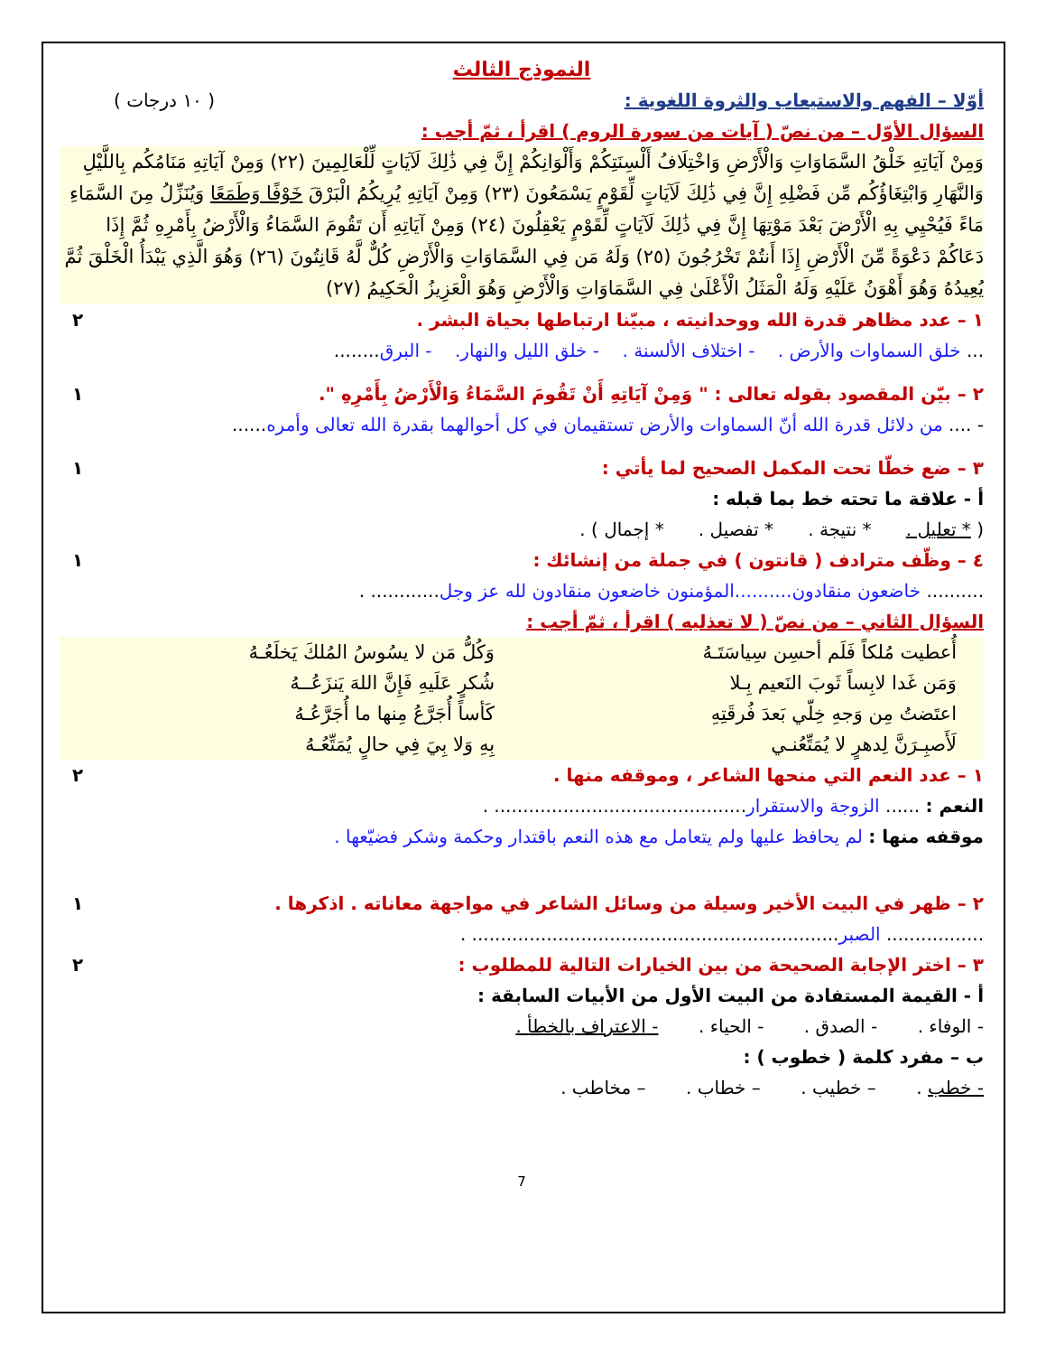النموذج الثالث
أوّلا – الفهم والاستيعاب والثروة اللغوية : ( ١٠ درجات )
السؤال الأوّل – من نصّ ( آيات من سورة الروم ) اقرأ ، ثمّ أجب :
وَمِنْ آيَاتِهِ خَلْقُ السَّمَاوَاتِ وَالْأَرْضِ وَاخْتِلَافُ أَلْسِنَتِكُمْ وَأَلْوَانِكُمْ إِنَّ فِي ذَٰلِكَ لَآيَاتٍ لِّلْعَالِمِينَ (٢٢) وَمِنْ آيَاتِهِ مَنَامُكُم بِاللَّيْلِ وَالنَّهَارِ وَابْتِغَاؤُكُم مِّن فَضْلِهِ إِنَّ فِي ذَٰلِكَ لَآيَاتٍ لِّقَوْمٍ يَسْمَعُونَ (٢٣) وَمِنْ آيَاتِهِ يُرِيكُمُ الْبَرْقَ خَوْفًا وَطَمَعًا وَيُنَزِّلُ مِنَ السَّمَاءِ مَاءً فَيُحْيِي بِهِ الْأَرْضَ بَعْدَ مَوْتِهَا إِنَّ فِي ذَٰلِكَ لَآيَاتٍ لِّقَوْمٍ يَعْقِلُونَ (٢٤) وَمِنْ آيَاتِهِ أَن تَقُومَ السَّمَاءُ وَالْأَرْضُ بِأَمْرِهِ ثُمَّ إِذَا دَعَاكُمْ دَعْوَةً مِّنَ الْأَرْضِ إِذَا أَنتُمْ تَخْرُجُونَ (٢٥) وَلَهُ مَن فِي السَّمَاوَاتِ وَالْأَرْضِ كُلٌّ لَّهُ قَانِتُونَ (٢٦) وَهُوَ الَّذِي يَبْدَأُ الْخَلْقَ ثُمَّ يُعِيدُهُ وَهُوَ أَهْوَنُ عَلَيْهِ وَلَهُ الْمَثَلُ الْأَعْلَىٰ فِي السَّمَاوَاتِ وَالْأَرْضِ وَهُوَ الْعَزِيزُ الْحَكِيمُ (٢٧)
١ – عدد مظاهر قدرة الله ووحدانيته ، مبيّنا ارتباطها بحياة البشر . ٢
... خلق السماوات والأرض . - اختلاف الألسنة . - خلق الليل والنهار. - البرق........
٢ – بيّن المقصود بقوله تعالى : " وَمِنْ آيَاتِهِ أَنْ تَقُومَ السَّمَاءُ وَالْأَرْضُ بِأَمْرِهِ ". ١
- .... من دلائل قدرة الله أنّ السماوات والأرض تستقيمان في كل أحوالهما بقدرة الله تعالى وأمره......
٣ – ضع خطّا تحت المكمل الصحيح لما يأتي : ١
أ - علاقة ما تحته خط بما قبله :
( * تعليل . * نتيجة . * تفصيل . * إجمال ) .
٤ – وظّف مترادف ( قانتون ) في جملة من إنشائك : ١
.......... خاضعون منقادون..........المؤمنون خاضعون منقادون لله عز وجل............ .
السؤال الثاني – من نصّ ( لا تعذليه ) اقرأ ، ثمّ أجب :
| أُعطيت مُلكاً فَلَم أحسِن سِياسَتَـهُ | وَكُلُّ مَن لا يسُوسُ المُلكَ يَخلَعُـهُ |
| وَمَن غَدا لابِساً ثَوبَ النَعيم بِـلا | شُكرٍ عَلَيهِ فَإِنَّ اللهَ يَنزَعُــهُ |
| اعتَضتُ مِن وَجهِ خِلّي بَعدَ فُرقَتِهِ | كَأساً أُجَرَّعُ مِنها ما أُجَرَّعُـهُ |
| لَأَصبِـرَنَّ لِدهرٍ لا يُمَتِّعُنـي | بِهِ وَلا بِيَ فِي حالٍ يُمَتِّعُـهُ |
١ – عدد النعم التي منحها الشاعر ، وموقفه منها . ٢
النعم : ...... الزوجة والاستقرار............................................ .
موقفه منها : لم يحافظ عليها ولم يتعامل مع هذه النعم باقتدار وحكمة وشكر فضيّعها .
٢ – ظهر في البيت الأخير وسيلة من وسائل الشاعر في مواجهة معاناته . اذكرها . ١
................. الصبر................................................................ .
٣ – اختر الإجابة الصحيحة من بين الخيارات التالية للمطلوب : ٢
أ - القيمة المستفادة من البيت الأول من الأبيات السابقة :
- الوفاء . - الصدق . - الحياء . - الاعتراف بالخطأ .
ب – مفرد كلمة ( خطوب ) :
- خطب . – خطيب . – خطاب . – مخاطب .
7